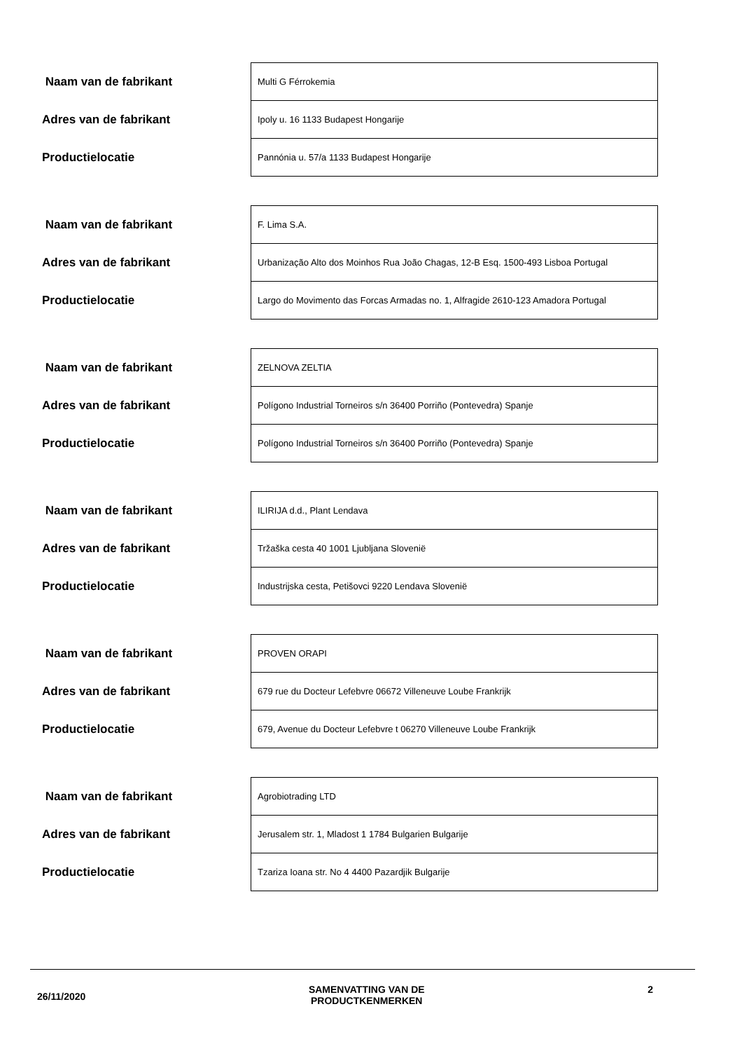| Naam van de fabrikant | Multi G Férrokemia |
| Adres van de fabrikant | Ipoly u. 16 1133 Budapest Hongarije |
| Productielocatie | Pannónia u. 57/a 1133 Budapest Hongarije |
| Naam van de fabrikant | F. Lima S.A. |
| Adres van de fabrikant | Urbanização Alto dos Moinhos Rua João Chagas, 12-B Esq. 1500-493 Lisboa Portugal |
| Productielocatie | Largo do Movimento das Forcas Armadas no. 1, Alfragide 2610-123 Amadora Portugal |
| Naam van de fabrikant | ZELNOVA ZELTIA |
| Adres van de fabrikant | Polígono Industrial Torneiros s/n 36400 Porriño (Pontevedra) Spanje |
| Productielocatie | Polígono Industrial Torneiros s/n 36400 Porriño (Pontevedra) Spanje |
| Naam van de fabrikant | ILIRIJA d.d., Plant Lendava |
| Adres van de fabrikant | Tržaška cesta 40 1001 Ljubljana Slovenië |
| Productielocatie | Industrijska cesta, Petišovci 9220 Lendava Slovenië |
| Naam van de fabrikant | PROVEN ORAPI |
| Adres van de fabrikant | 679 rue du Docteur Lefebvre 06672 Villeneuve Loube Frankrijk |
| Productielocatie | 679, Avenue du Docteur Lefebvre t 06270 Villeneuve Loube Frankrijk |
| Naam van de fabrikant | Agrobiotrading LTD |
| Adres van de fabrikant | Jerusalem str. 1, Mladost 1 1784 Bulgarien Bulgarije |
| Productielocatie | Tzariza Ioana str. No 4 4400 Pazardjik Bulgarije |
26/11/2020
SAMENVATTING VAN DE
PRODUCTKENMERKEN
2